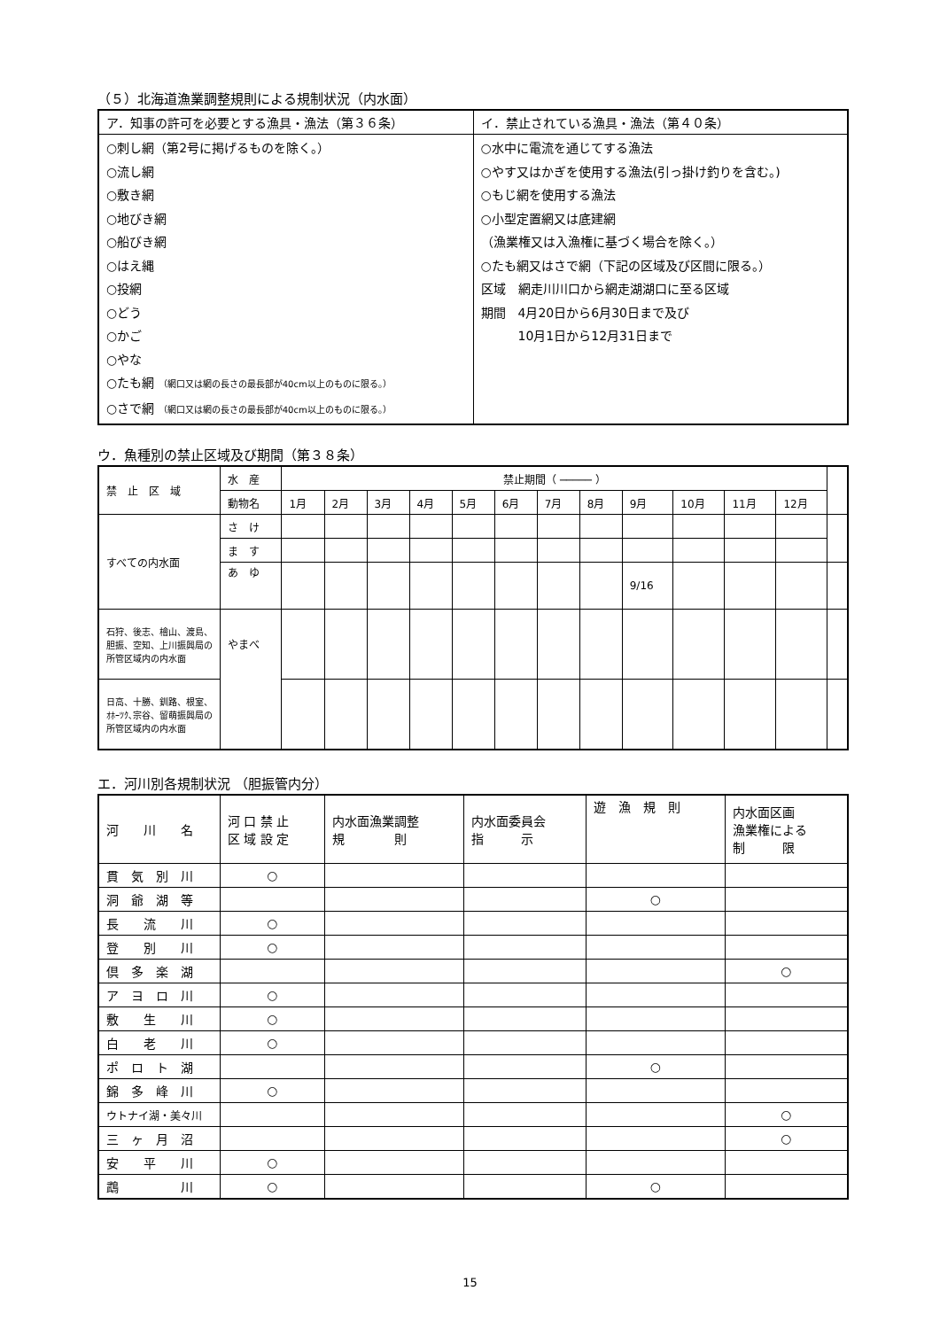（５）北海道漁業調整規則による規制状況（内水面）
| ア．知事の許可を必要とする漁具・漁法（第３６条） | イ．禁止されている漁具・漁法（第４０条） |
| --- | --- |
| ○刺し網（第2号に掲げるものを除く。） ○流し網 ○敷き網 ○地びき網 ○船びき網 ○はえ縄 ○投網 ○どう ○かご ○やな ○たも網 （網口又は網の長さの最長部が40cm以上のものに限る。） ○さで網 （網口又は網の長さの最長部が40cm以上のものに限る。） | ○水中に電流を通じてする漁法 ○やす又はかぎを使用する漁法(引っ掛け釣りを含む。) ○もじ網を使用する漁法 ○小型定置網又は底建網 （漁業権又は入漁権に基づく場合を除く。） ○たも網又はさで網（下記の区域及び区間に限る。） 区域 網走川川口から網走湖湖口に至る区域 期間 4月20日から6月30日まで及び 10月1日から12月31日まで |
ウ．魚種別の禁止区域及び期間（第３８条）
| 禁 止 区 域 | 水 産 | 禁止期間（ ───── ） | | | | | | | | | | | | |
| | 動物名 | 1月 | 2月 | 3月 | 4月 | 5月 | 6月 | 7月 | 8月 | 9月 | 10月 | 11月 | 12月 | |
| すべての内水面 | さ け | | | | | | | | | | | | | |
| | ま す | | | | | | | | | | | | | |
| | あ ゆ | | | | | | | | | 9/16 | | | | |
| 石狩、後志、檜山、渡島、胆振、空知、上川振興局の所管区域内の内水面 | やまべ | | | | | | | | | | | | | |
| 日高、十勝、釧路、根室、ｵﾎｰﾂｸ､宗谷、留萌振興局の所管区域内の内水面 | | | | | | | | | | | | | | |
エ．河川別各規制状況 （胆振管内分）
| 河 川 名 | 河 口 禁 止 区 域 設 定 | 内水面漁業調整 規 則 | 内水面委員会 指 示 | 遊 漁 規 則 | 内水面区画 漁業権による 制 限 |
| 貫 気 別 川 | ○ | | | | |
| 洞 爺 湖 等 | | | | ○ | |
| 長 流 川 | ○ | | | | |
| 登 別 川 | ○ | | | | |
| 倶 多 楽 湖 | | | | | ○ |
| ア ヨ ロ 川 | ○ | | | | |
| 敷 生 川 | ○ | | | | |
| 白 老 川 | ○ | | | | |
| ポ ロ ト 湖 | | | | ○ | |
| 錦 多 峰 川 | ○ | | | | |
| ウトナイ湖・美々川 | | | | | ○ |
| 三 ヶ 月 沼 | | | | | ○ |
| 安 平 川 | ○ | | | | |
| 鵡 川 | ○ | | | ○ | |
15